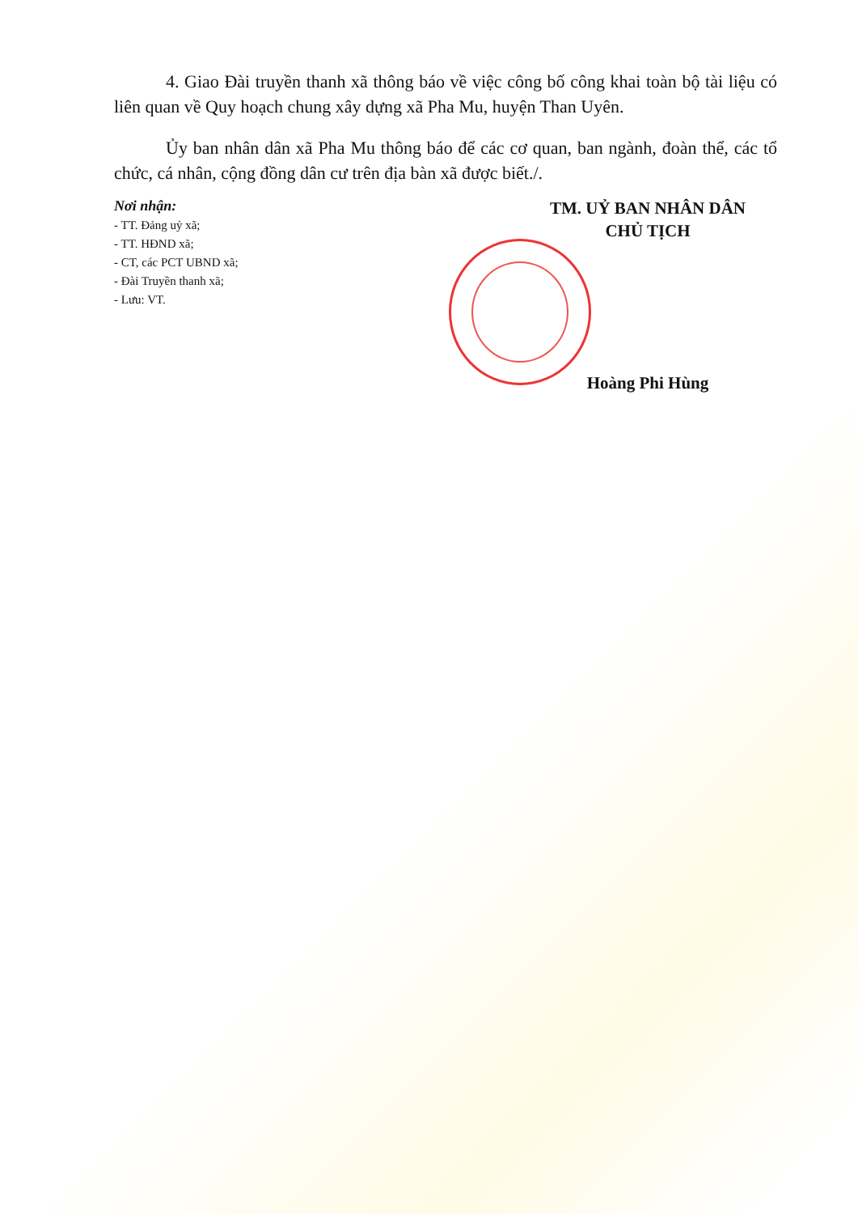4. Giao Đài truyền thanh xã thông báo về việc công bố công khai toàn bộ tài liệu có liên quan về Quy hoạch chung xây dựng xã Pha Mu, huyện Than Uyên.
Ủy ban nhân dân xã Pha Mu thông báo để các cơ quan, ban ngành, đoàn thể, các tổ chức, cá nhân, cộng đồng dân cư trên địa bàn xã được biết./.
Nơi nhận:
- TT. Đảng uỷ xã;
- TT. HĐND xã;
- CT, các PCT UBND xã;
- Đài Truyền thanh xã;
- Lưu: VT.
TM. UỶ BAN NHÂN DÂN
CHỦ TỊCH
Hoàng Phi Hùng